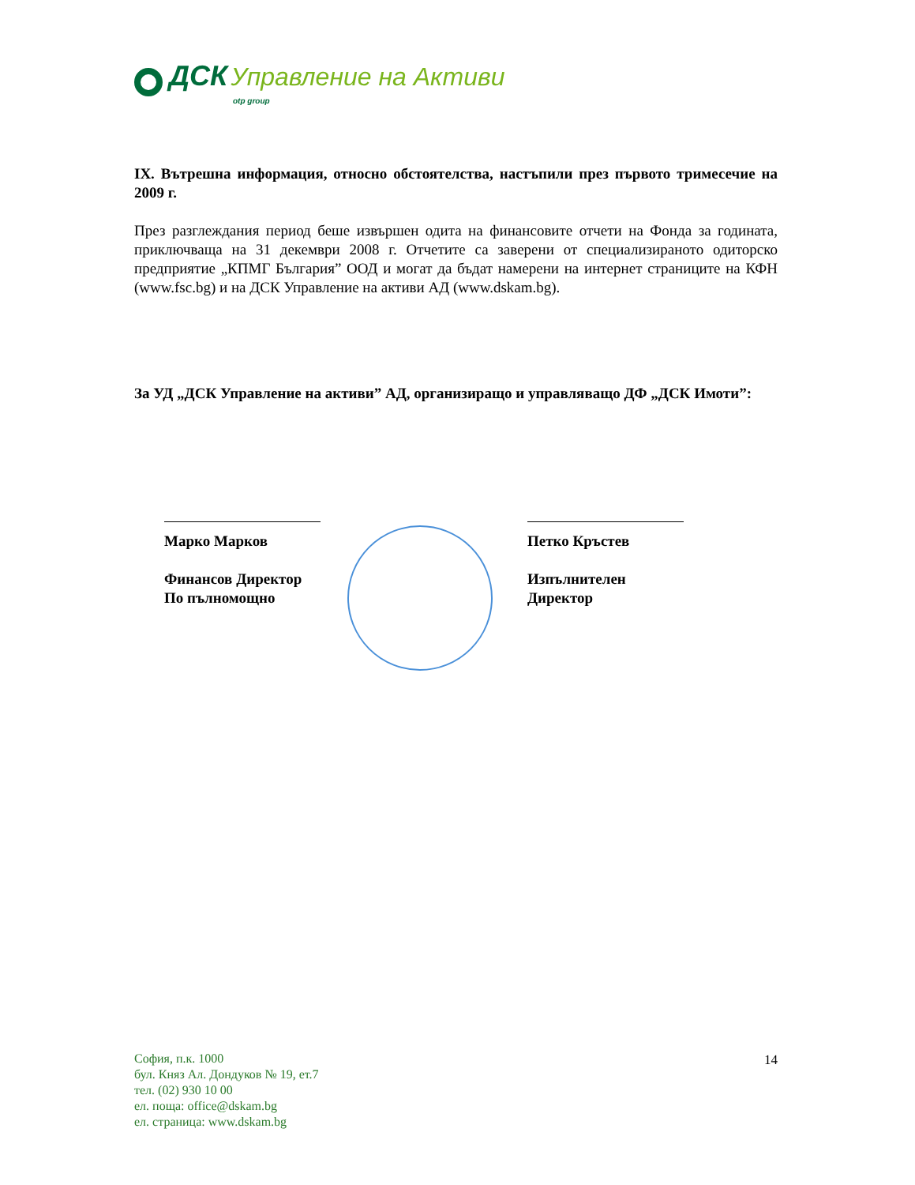ДСК Управление на Активи
otp group
IX. Вътрешна информация, относно обстоятелства, настъпили през първото тримесечие на 2009 г.
През разглеждания период беше извършен одита на финансовите отчети на Фонда за годината, приключваща на 31 декември 2008 г. Отчетите са заверени от специализираното одиторско предприятие „КПМГ България” ООД и могат да бъдат намерени на интернет страниците на КФН (www.fsc.bg) и на ДСК Управление на активи АД (www.dskam.bg).
За УД „ДСК Управление на активи” АД, организиращо и управляващо ДФ „ДСК Имоти”:
Марко Марков
Финансов Директор
По пълномощно
Петко Кръстев
Изпълнителен Директор
София, п.к. 1000
бул. Княз Ал. Дондуков № 19, ет.7
тел. (02) 930 10 00
ел. поща: office@dskam.bg
ел. страница: www.dskam.bg
14